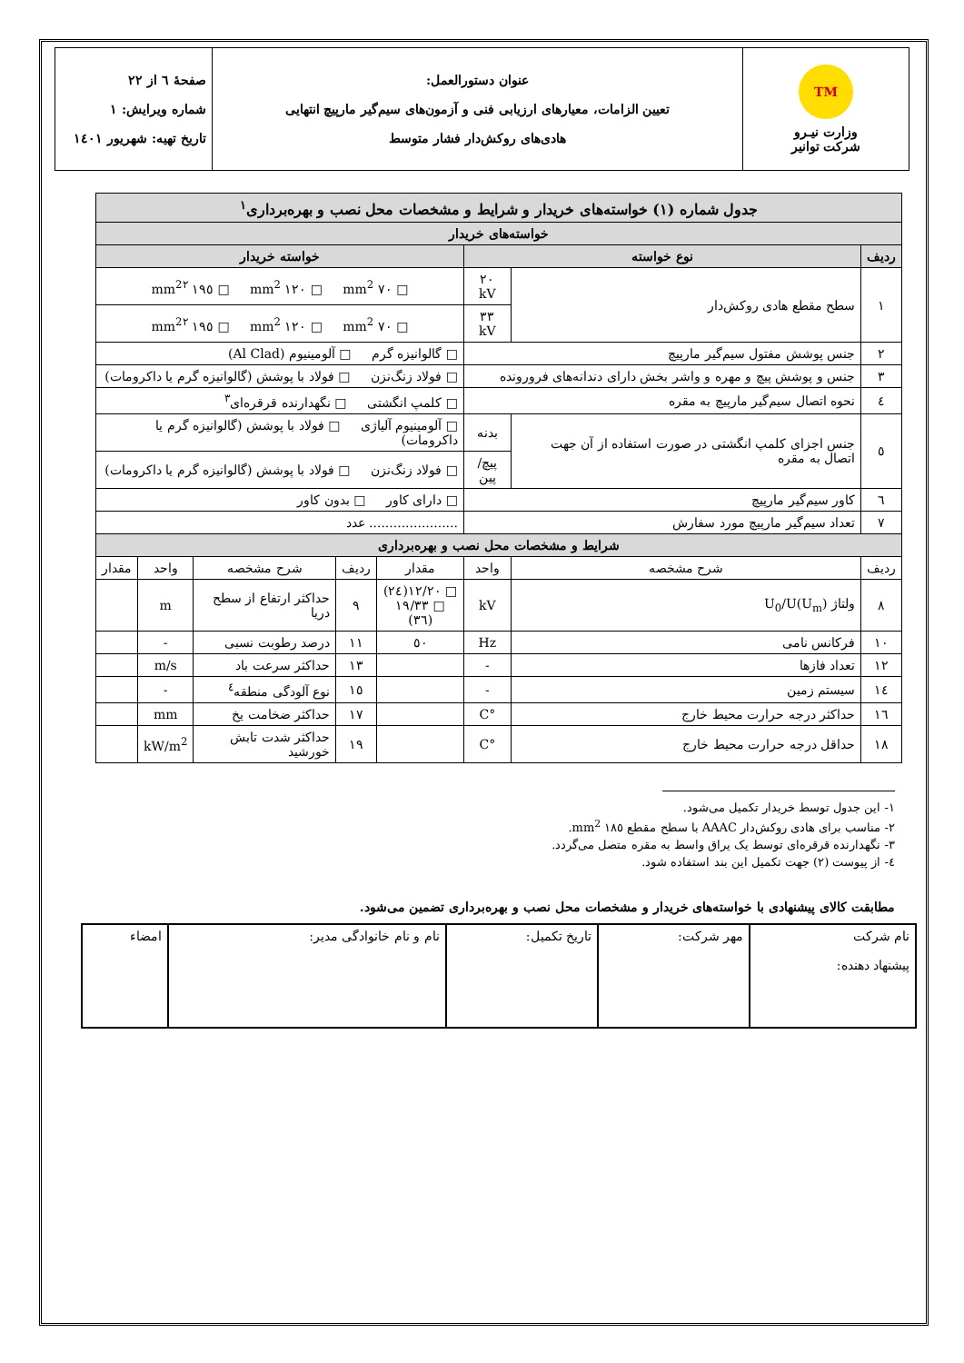| TM وزارت نیـرو شرکت توانیر | عنوان دستورالعمل: تعیین الزامات، معیارهای ارزیابی فنی و آزمون‌های سیم‌گیر مارپیچ انتهایی هادی‌های روکش‌دار فشار متوسط | صفحهٔ ٦ از ٢٢ شماره ویرایش: ١ تاریخ تهیه: شهریور ١٤٠١ |
| جدول شماره (١) خواسته‌های خریدار و شرایط و مشخصات محل نصب و بهره‌برداری<sup>١</sup> | | | | | | | |
| خواسته‌های خریدار | | | | | | | |
| ردیف | نوع خواسته | | خواسته خریدار | | | | |
| ١ | سطح مقطع هادی روکش‌دار | ٢٠ kV | □ ٧٠ mm<sup>2</sup> □ ١٢٠ mm<sup>2</sup> □ ١٩٥ mm<sup>2</sup><sup>٢</sup> | | | | |
| | | ٣٣ kV | □ ٧٠ mm<sup>2</sup> □ ١٢٠ mm<sup>2</sup> □ ١٩٥ mm<sup>2</sup><sup>٢</sup> | | | | |
| ٢ | جنس پوشش مفتول سیم‌گیر مارپیچ | | □ گالوانیزه گرم □ آلومینیوم (Al Clad) | | | | |
| ٣ | جنس و پوشش پیچ و مهره و واشر بخش دارای دندانه‌های فرورونده | | □ فولاد زنگ‌نزن □ فولاد با پوشش (گالوانیزه گرم یا داکرومات) | | | | |
| ٤ | نحوه اتصال سیم‌گیر مارپیچ به مقره | | □ کلمپ انگشتی □ نگهدارنده قرقره‌ای<sup>٣</sup> | | | | |
| ٥ | جنس اجزای کلمپ انگشتی در صورت استفاده از آن جهت اتصال به مقره | بدنه | □ آلومینیوم آلیاژی □ فولاد با پوشش (گالوانیزه گرم یا داکرومات) | | | | |
| | | پیچ/پین | □ فولاد زنگ‌نزن □ فولاد با پوشش (گالوانیزه گرم یا داکرومات) | | | | |
| ٦ | کاور سیم‌گیر مارپیچ | | □ دارای کاور □ بدون کاور | | | | |
| ٧ | تعداد سیم‌گیر مارپیچ مورد سفارش | | ...................... عدد | | | | |
| شرایط و مشخصات محل نصب و بهره‌برداری | | | | | | | |
| ردیف | شرح مشخصه | واحد | مقدار | ردیف | شرح مشخصه | واحد | مقدار |
| ٨ | ولتاژ U<sub>0</sub>/U(U<sub>m</sub>) | kV | □ ١٢/٢٠(٢٤) □ ١٩/٣٣ (٣٦) | ٩ | حداکثر ارتفاع از سطح دریا | m | |
| ١٠ | فرکانس نامی | Hz | ٥٠ | ١١ | درصد رطوبت نسبی | - | |
| ١٢ | تعداد فازها | - | | ١٣ | حداکثر سرعت باد | m/s | |
| ١٤ | سیستم زمین | - | | ١٥ | نوع آلودگی منطقه<sup>٤</sup> | - | |
| ١٦ | حداکثر درجه حرارت محیط خارج | °C | | ١٧ | حداکثر ضخامت یخ | mm | |
| ١٨ | حداقل درجه حرارت محیط خارج | °C | | ١٩ | حداکثر شدت تابش خورشید | kW/m<sup>2</sup> | |
١- این جدول توسط خریدار تکمیل می‌شود.
٢- مناسب برای هادی روکش‌دار AAAC با سطح مقطع ١٨٥ mm<sup>2</sup>.
٣- نگهدارنده قرقره‌ای توسط یک یراق واسط به مقره متصل می‌گردد.
٤- از پیوست (٢) جهت تکمیل این بند استفاده شود.
مطابقت کالای پیشنهادی با خواسته‌های خریدار و مشخصات محل نصب و بهره‌برداری تضمین می‌شود.
| نام شرکت پیشنهاد دهنده: | مهر شرکت: | تاریخ تکمیل: | نام و نام خانوادگی مدیر: | امضاء |